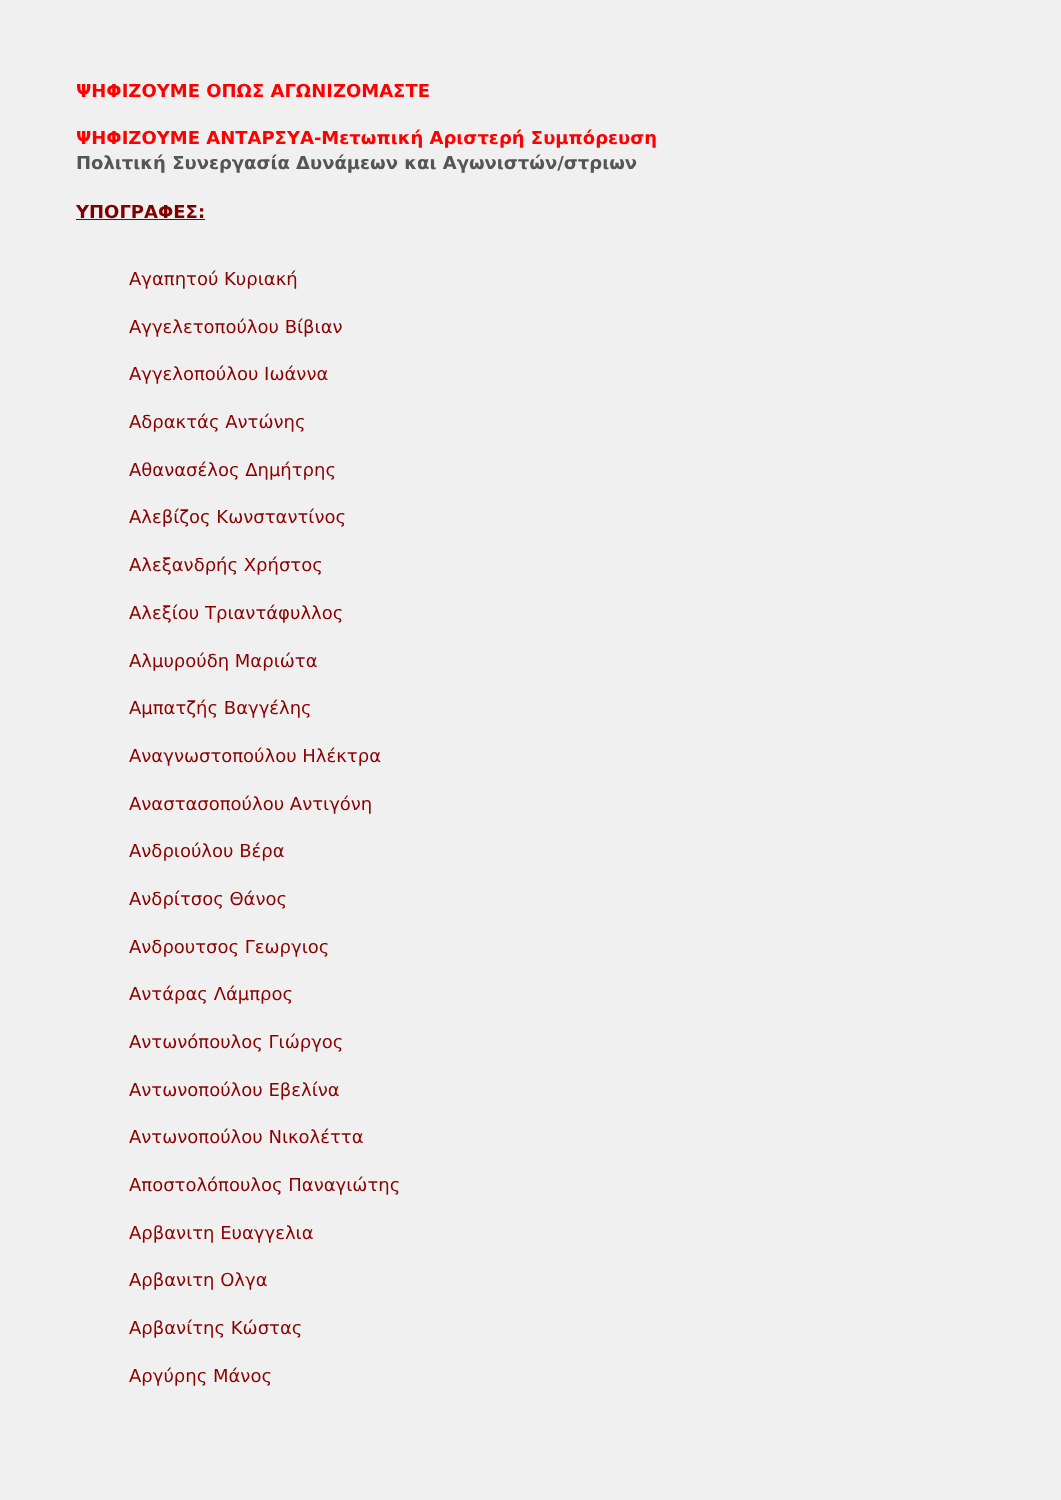ΨΗΦΙΖΟΥΜΕ ΟΠΩΣ ΑΓΩΝΙΖΟΜΑΣΤΕ
ΨΗΦΙΖΟΥΜΕ ΑΝΤΑΡΣΥΑ-Μετωπική Αριστερή Συμπόρευση
Πολιτική Συνεργασία Δυνάμεων και Αγωνιστών/στριων
ΥΠΟΓΡΑΦΕΣ:
Αγαπητού Κυριακή
Αγγελετοπούλου Βίβιαν
Αγγελοπούλου Ιωάννα
Αδρακτάς Αντώνης
Αθανασέλος Δημήτρης
Αλεβίζος Κωνσταντίνος
Αλεξανδρής Χρήστος
Αλεξίου Τριαντάφυλλος
Αλμυρούδη Μαριώτα
Αμπατζής Βαγγέλης
Αναγνωστοπούλου Ηλέκτρα
Αναστασοπούλου Αντιγόνη
Ανδριούλου Βέρα
Ανδρίτσος Θάνος
Ανδρουτσος Γεωργιος
Αντάρας Λάμπρος
Αντωνόπουλος Γιώργος
Αντωνοπούλου Εβελίνα
Αντωνοπούλου Νικολέττα
Αποστολόπουλος Παναγιώτης
Αρβανιτη Ευαγγελια
Αρβανιτη Ολγα
Αρβανίτης Κώστας
Αργύρης Μάνος